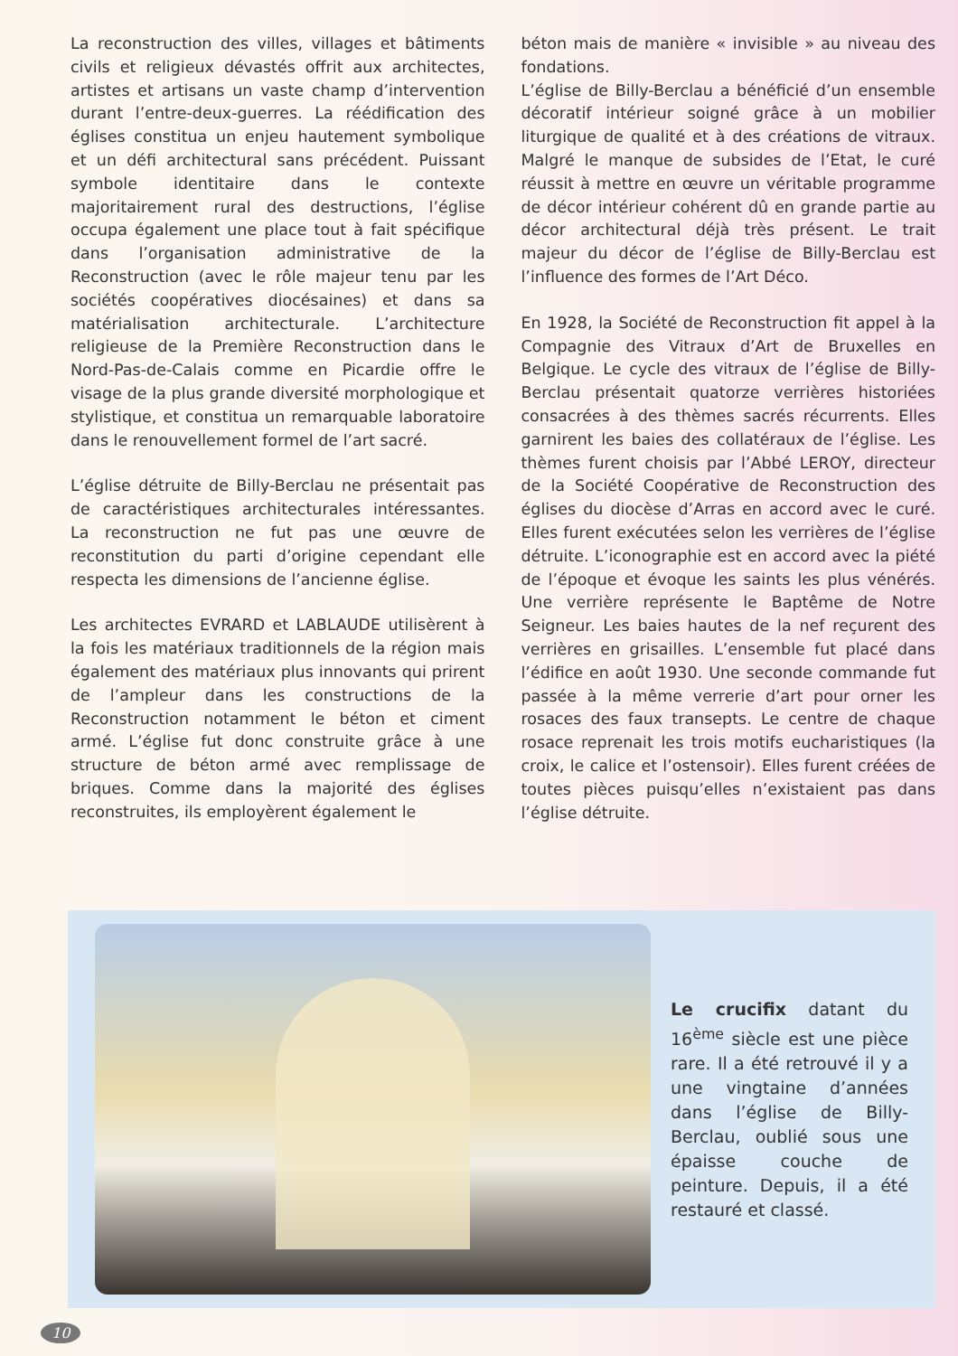La reconstruction des villes, villages et bâtiments civils et religieux dévastés offrit aux architectes, artistes et artisans un vaste champ d’intervention durant l’entre-deux-guerres. La réédification des églises constitua un enjeu hautement symbolique et un défi architectural sans précédent. Puissant symbole identitaire dans le contexte majoritairement rural des destructions, l’église occupa également une place tout à fait spécifique dans l’organisation administrative de la Reconstruction (avec le rôle majeur tenu par les sociétés coopératives diocésaines) et dans sa matérialisation architecturale. L’architecture religieuse de la Première Reconstruction dans le Nord-Pas-de-Calais comme en Picardie offre le visage de la plus grande diversité morphologique et stylistique, et constitua un remarquable laboratoire dans le renouvellement formel de l’art sacré.
L’église détruite de Billy-Berclau ne présentait pas de caractéristiques architecturales intéressantes. La reconstruction ne fut pas une œuvre de reconstitution du parti d’origine cependant elle respecta les dimensions de l’ancienne église.
Les architectes EVRARD et LABLAUDE utilisèrent à la fois les matériaux traditionnels de la région mais également des matériaux plus innovants qui prirent de l’ampleur dans les constructions de la Reconstruction notamment le béton et ciment armé. L’église fut donc construite grâce à une structure de béton armé avec remplissage de briques. Comme dans la majorité des églises reconstruites, ils employèrent également le
béton mais de manière « invisible » au niveau des fondations.
L’église de Billy-Berclau a bénéficié d’un ensemble décoratif intérieur soigné grâce à un mobilier liturgique de qualité et à des créations de vitraux. Malgré le manque de subsides de l’Etat, le curé réussit à mettre en œuvre un véritable programme de décor intérieur cohérent dû en grande partie au décor architectural déjà très présent. Le trait majeur du décor de l’église de Billy-Berclau est l’influence des formes de l’Art Déco.
En 1928, la Société de Reconstruction fit appel à la Compagnie des Vitraux d’Art de Bruxelles en Belgique. Le cycle des vitraux de l’église de Billy-Berclau présentait quatorze verrières historiées consacrées à des thèmes sacrés récurrents. Elles garnirent les baies des collatéraux de l’église. Les thèmes furent choisis par l’Abbé LEROY, directeur de la Société Coopérative de Reconstruction des églises du diocèse d’Arras en accord avec le curé. Elles furent exécutées selon les verrières de l’église détruite. L’iconographie est en accord avec la piété de l’époque et évoque les saints les plus vénérés. Une verrière représente le Baptême de Notre Seigneur. Les baies hautes de la nef reçurent des verrières en grisailles. L’ensemble fut placé dans l’édifice en août 1930. Une seconde commande fut passée à la même verrerie d’art pour orner les rosaces des faux transepts. Le centre de chaque rosace reprenait les trois motifs eucharistiques (la croix, le calice et l’ostensoir). Elles furent créées de toutes pièces puisqu’elles n’existaient pas dans l’église détruite.
Le crucifix datant du 16<sup>ème</sup> siècle est une pièce rare. Il a été retrouvé il y a une vingtaine d’années dans l’église de Billy-Berclau, oublié sous une épaisse couche de peinture. Depuis, il a été restauré et classé.
10